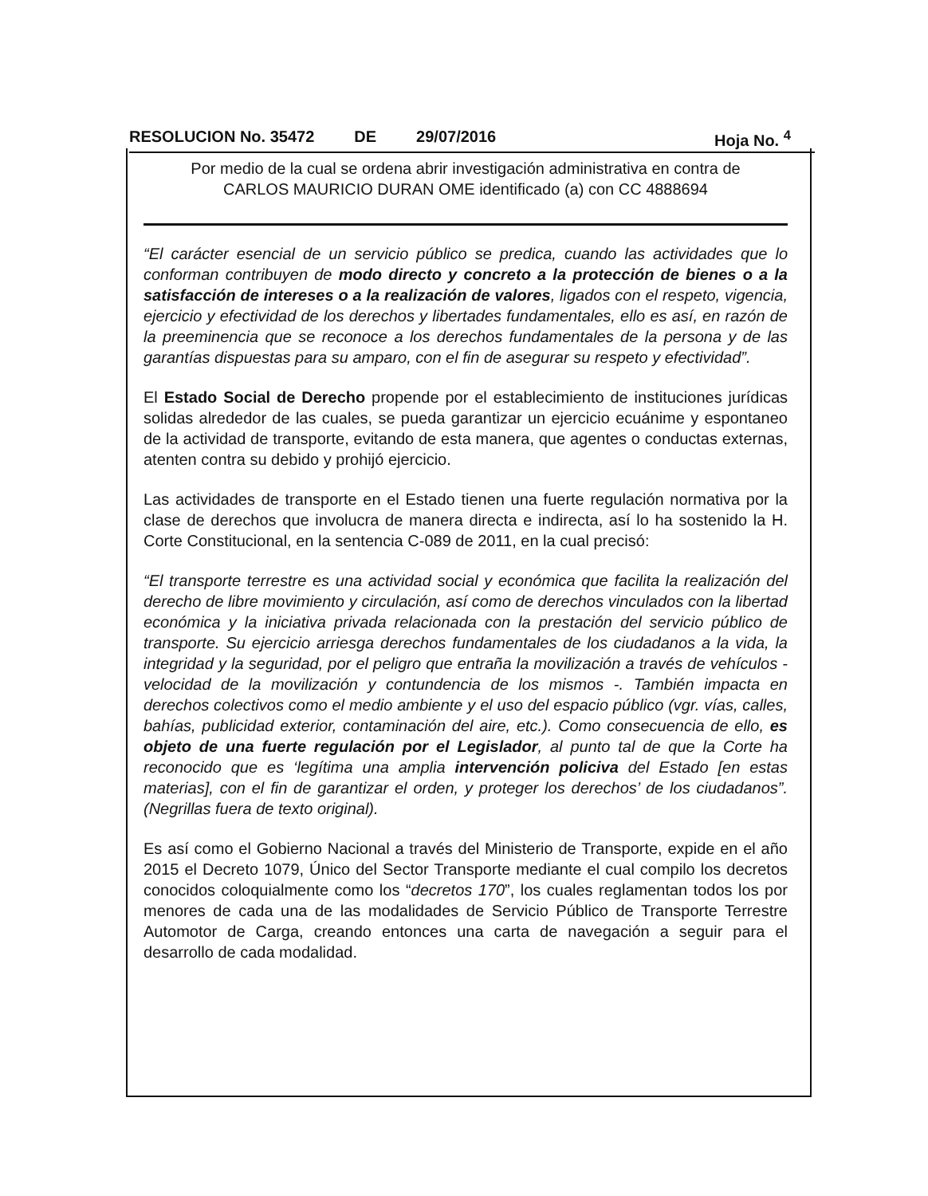RESOLUCION No. 35472 DE 29/07/2016 Hoja No. <sup>4</sup>
Por medio de la cual se ordena abrir investigación administrativa en contra de
CARLOS MAURICIO DURAN OME identificado (a) con CC 4888694
“El carácter esencial de un servicio público se predica, cuando las actividades que lo conforman contribuyen de modo directo y concreto a la protección de bienes o a la satisfacción de intereses o a la realización de valores, ligados con el respeto, vigencia, ejercicio y efectividad de los derechos y libertades fundamentales, ello es así, en razón de la preeminencia que se reconoce a los derechos fundamentales de la persona y de las garantías dispuestas para su amparo, con el fin de asegurar su respeto y efectividad”.
El Estado Social de Derecho propende por el establecimiento de instituciones jurídicas solidas alrededor de las cuales, se pueda garantizar un ejercicio ecuánime y espontaneo de la actividad de transporte, evitando de esta manera, que agentes o conductas externas, atenten contra su debido y prohijó ejercicio.
Las actividades de transporte en el Estado tienen una fuerte regulación normativa por la clase de derechos que involucra de manera directa e indirecta, así lo ha sostenido la H. Corte Constitucional, en la sentencia C-089 de 2011, en la cual precisó:
“El transporte terrestre es una actividad social y económica que facilita la realización del derecho de libre movimiento y circulación, así como de derechos vinculados con la libertad económica y la iniciativa privada relacionada con la prestación del servicio público de transporte. Su ejercicio arriesga derechos fundamentales de los ciudadanos a la vida, la integridad y la seguridad, por el peligro que entraña la movilización a través de vehículos - velocidad de la movilización y contundencia de los mismos -. También impacta en derechos colectivos como el medio ambiente y el uso del espacio público (vgr. vías, calles, bahías, publicidad exterior, contaminación del aire, etc.). Como consecuencia de ello, es objeto de una fuerte regulación por el Legislador, al punto tal de que la Corte ha reconocido que es ‘legítima una amplia intervención policiva del Estado [en estas materias], con el fin de garantizar el orden, y proteger los derechos’ de los ciudadanos”. (Negrillas fuera de texto original).
Es así como el Gobierno Nacional a través del Ministerio de Transporte, expide en el año 2015 el Decreto 1079, Único del Sector Transporte mediante el cual compilo los decretos conocidos coloquialmente como los “decretos 170”, los cuales reglamentan todos los por menores de cada una de las modalidades de Servicio Público de Transporte Terrestre Automotor de Carga, creando entonces una carta de navegación a seguir para el desarrollo de cada modalidad.